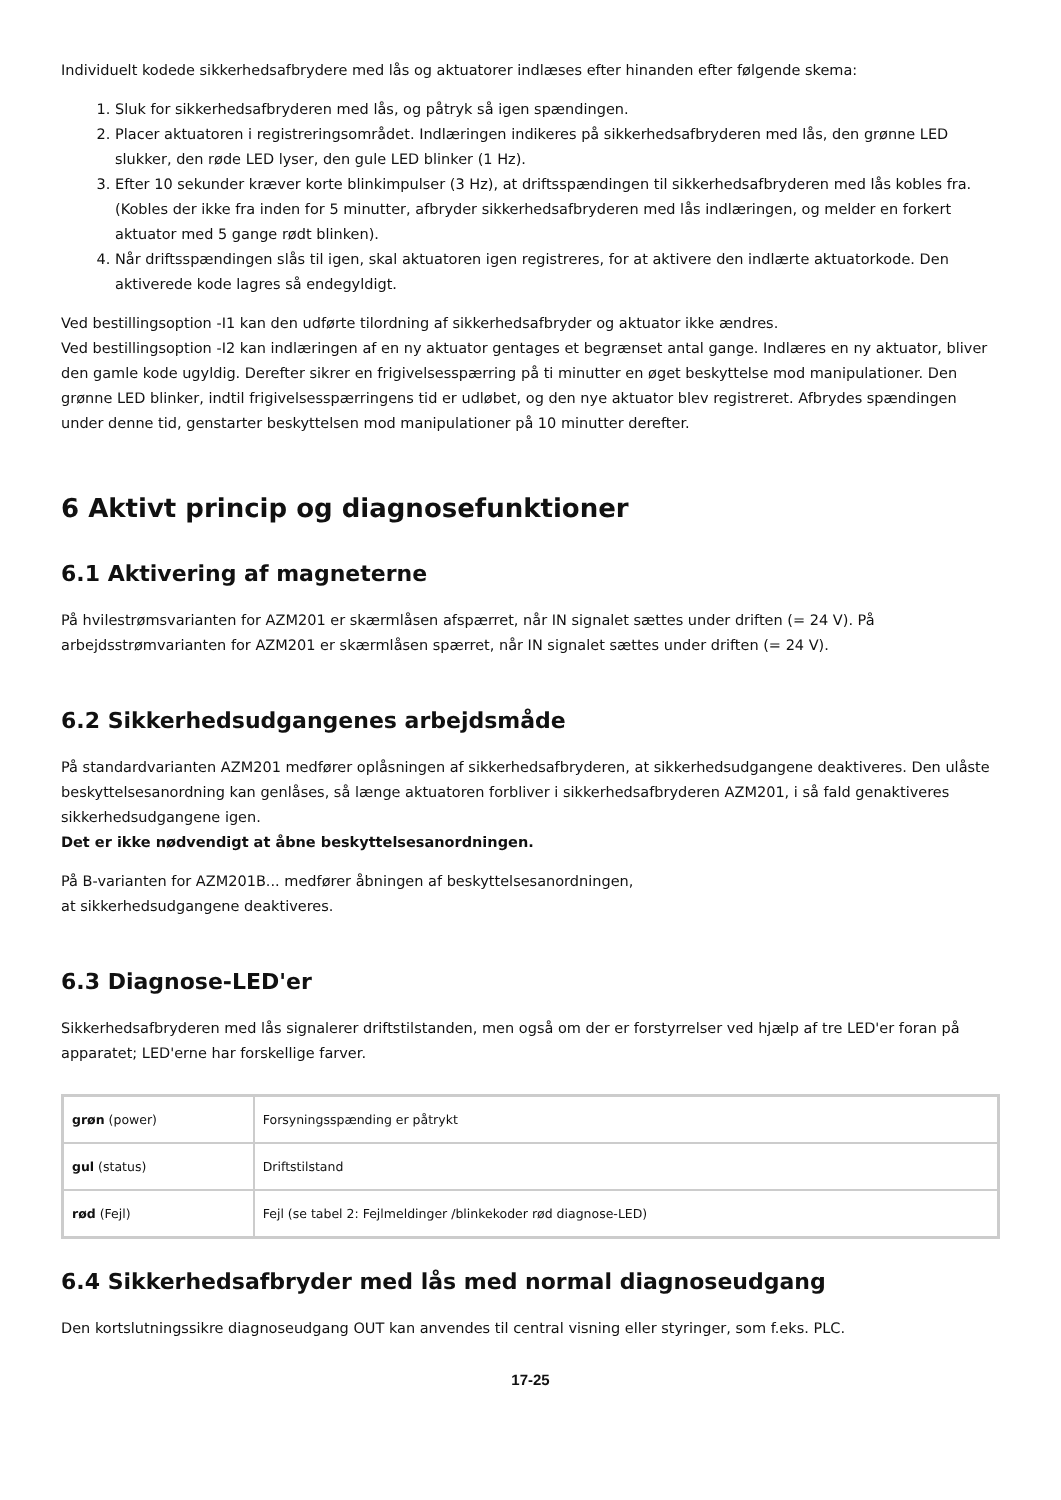Individuelt kodede sikkerhedsafbrydere med lås og aktuatorer indlæses efter hinanden efter følgende skema:
1. Sluk for sikkerhedsafbryderen med lås, og påtryk så igen spændingen.
2. Placer aktuatoren i registreringsområdet. Indlæringen indikeres på sikkerhedsafbryderen med lås, den grønne LED slukker, den røde LED lyser, den gule LED blinker (1 Hz).
3. Efter 10 sekunder kræver korte blinkimpulser (3 Hz), at driftsspændingen til sikkerhedsafbryderen med lås kobles fra. (Kobles der ikke fra inden for 5 minutter, afbryder sikkerhedsafbryderen med lås indlæringen, og melder en forkert aktuator med 5 gange rødt blinken).
4. Når driftsspændingen slås til igen, skal aktuatoren igen registreres, for at aktivere den indlærte aktuatorkode. Den aktiverede kode lagres så endegyldigt.
Ved bestillingsoption -I1 kan den udførte tilordning af sikkerhedsafbryder og aktuator ikke ændres.
Ved bestillingsoption -I2 kan indlæringen af en ny aktuator gentages et begrænset antal gange. Indlæres en ny aktuator, bliver den gamle kode ugyldig. Derefter sikrer en frigivelsesspærring på ti minutter en øget beskyttelse mod manipulationer. Den grønne LED blinker, indtil frigivelsesspærringens tid er udløbet, og den nye aktuator blev registreret. Afbrydes spændingen under denne tid, genstarter beskyttelsen mod manipulationer på 10 minutter derefter.
6 Aktivt princip og diagnosefunktioner
6.1 Aktivering af magneterne
På hvilestrømsvarianten for AZM201 er skærmlåsen afspærret, når IN signalet sættes under driften (= 24 V). På arbejdsstrømvarianten for AZM201 er skærmlåsen spærret, når IN signalet sættes under driften (= 24 V).
6.2 Sikkerhedsudgangenes arbejdsmåde
På standardvarianten AZM201 medfører oplåsningen af sikkerhedsafbryderen, at sikkerhedsudgangene deaktiveres. Den ulåste beskyttelsesanordning kan genlåses, så længe aktuatoren forbliver i sikkerhedsafbryderen AZM201, i så fald genaktiveres sikkerhedsudgangene igen.
Det er ikke nødvendigt at åbne beskyttelsesanordningen.
På B-varianten for AZM201B... medfører åbningen af beskyttelsesanordningen,
at sikkerhedsudgangene deaktiveres.
6.3 Diagnose-LED'er
Sikkerhedsafbryderen med lås signalerer driftstilstanden, men også om der er forstyrrelser ved hjælp af tre LED'er foran på apparatet; LED'erne har forskellige farver.
| grøn (power) | Forsyningsspænding er påtrykt |
| gul (status) | Driftstilstand |
| rød (Fejl) | Fejl (se tabel 2: Fejlmeldinger /blinkekoder rød diagnose-LED) |
6.4 Sikkerhedsafbryder med lås med normal diagnoseudgang
Den kortslutningssikre diagnoseudgang OUT kan anvendes til central visning eller styringer, som f.eks. PLC.
17-25